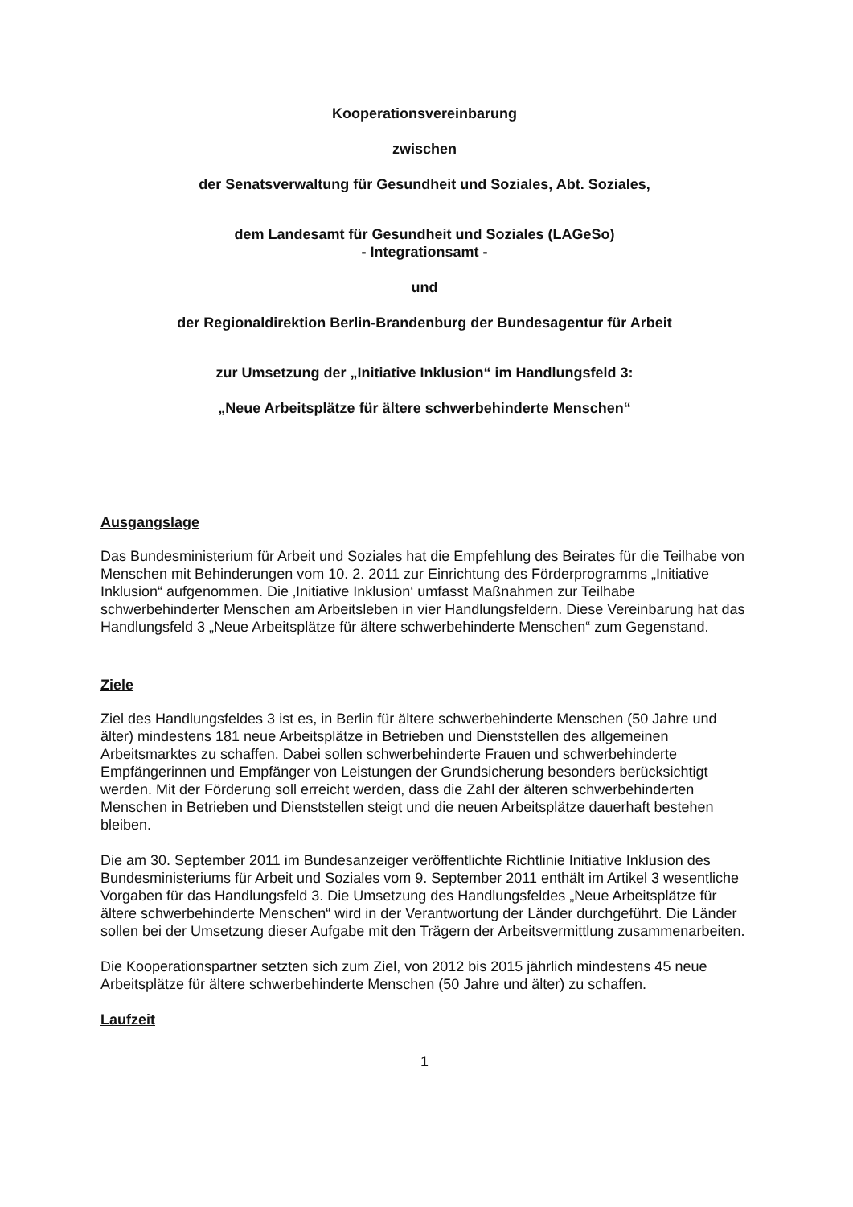Kooperationsvereinbarung
zwischen
der Senatsverwaltung für Gesundheit und Soziales, Abt. Soziales,
dem Landesamt für Gesundheit und Soziales (LAGeSo)
- Integrationsamt -
und
der Regionaldirektion Berlin-Brandenburg der Bundesagentur für Arbeit
zur Umsetzung der „Initiative Inklusion“ im Handlungsfeld 3:
„Neue Arbeitsplätze für ältere schwerbehinderte Menschen“
Ausgangslage
Das Bundesministerium für Arbeit und Soziales hat die Empfehlung des Beirates für die Teilhabe von Menschen mit Behinderungen vom 10. 2. 2011 zur Einrichtung des Förderprogramms „Initiative Inklusion“ aufgenommen. Die ‚Initiative Inklusion‘ umfasst Maßnahmen zur Teilhabe schwerbehinderter Menschen am Arbeitsleben in vier Handlungsfeldern. Diese Vereinbarung hat das Handlungsfeld 3 „Neue Arbeitsplätze für ältere schwerbehinderte Menschen“ zum Gegenstand.
Ziele
Ziel des Handlungsfeldes 3 ist es, in Berlin für ältere schwerbehinderte Menschen (50 Jahre und älter) mindestens 181 neue Arbeitsplätze in Betrieben und Dienststellen des allgemeinen Arbeitsmarktes zu schaffen. Dabei sollen schwerbehinderte Frauen und schwerbehinderte Empfängerinnen und Empfänger von Leistungen der Grundsicherung besonders berücksichtigt werden. Mit der Förderung soll erreicht werden, dass die Zahl der älteren schwerbehinderten Menschen in Betrieben und Dienststellen steigt und die neuen Arbeitsplätze dauerhaft bestehen bleiben.
Die am 30. September 2011 im Bundesanzeiger veröffentlichte Richtlinie Initiative Inklusion des Bundesministeriums für Arbeit und Soziales vom 9. September 2011 enthält im Artikel 3 wesentliche Vorgaben für das Handlungsfeld 3. Die Umsetzung des Handlungsfeldes „Neue Arbeitsplätze für ältere schwerbehinderte Menschen“ wird in der Verantwortung der Länder durchgeführt. Die Länder sollen bei der Umsetzung dieser Aufgabe mit den Trägern der Arbeitsvermittlung zusammenarbeiten.
Die Kooperationspartner setzten sich zum Ziel, von 2012 bis 2015 jährlich mindestens 45 neue Arbeitsplätze für ältere schwerbehinderte Menschen (50 Jahre und älter) zu schaffen.
Laufzeit
1